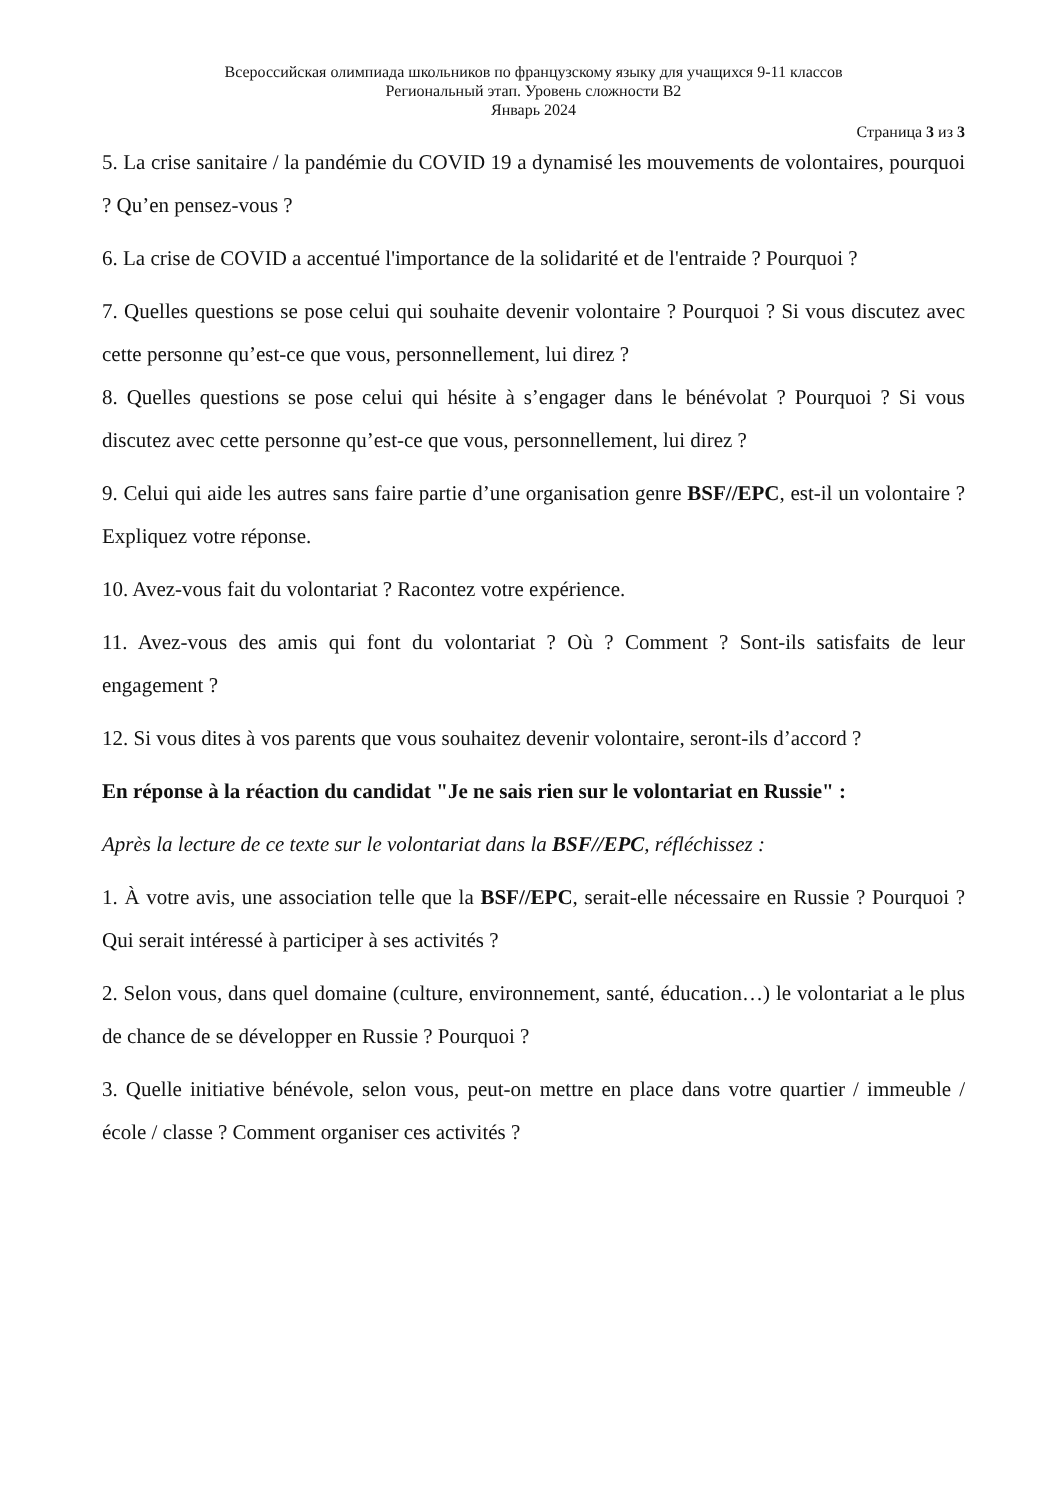Всероссийская олимпиада школьников по французскому языку для учащихся 9-11 классов
Региональный этап. Уровень сложности B2
Январь 2024
Страница 3 из 3
5. La crise sanitaire / la pandémie du COVID 19 a dynamisé les mouvements de volontaires, pourquoi ? Qu’en pensez-vous ?
6. La crise de COVID a accentué l'importance de la solidarité et de l'entraide ? Pourquoi ?
7. Quelles questions se pose celui qui souhaite devenir volontaire ? Pourquoi ? Si vous discutez avec cette personne qu’est-ce que vous, personnellement, lui direz ?
8. Quelles questions se pose celui qui hésite à s’engager dans le bénévolat ? Pourquoi ? Si vous discutez avec cette personne qu’est-ce que vous, personnellement, lui direz ?
9. Celui qui aide les autres sans faire partie d’une organisation genre BSF//EPC, est-il un volontaire ? Expliquez votre réponse.
10. Avez-vous fait du volontariat ? Racontez votre expérience.
11. Avez-vous des amis qui font du volontariat ? Où ? Comment ? Sont-ils satisfaits de leur engagement ?
12. Si vous dites à vos parents que vous souhaitez devenir volontaire, seront-ils d’accord ?
En réponse à la réaction du candidat "Je ne sais rien sur le volontariat en Russie" :
Après la lecture de ce texte sur le volontariat dans la BSF//EPC, réfléchissez :
1. À votre avis, une association telle que la BSF//EPC, serait-elle nécessaire en Russie ? Pourquoi ? Qui serait intéressé à participer à ses activités ?
2. Selon vous, dans quel domaine (culture, environnement, santé, éducation…) le volontariat a le plus de chance de se développer en Russie ? Pourquoi ?
3. Quelle initiative bénévole, selon vous, peut-on mettre en place dans votre quartier / immeuble / école / classe ? Comment organiser ces activités ?